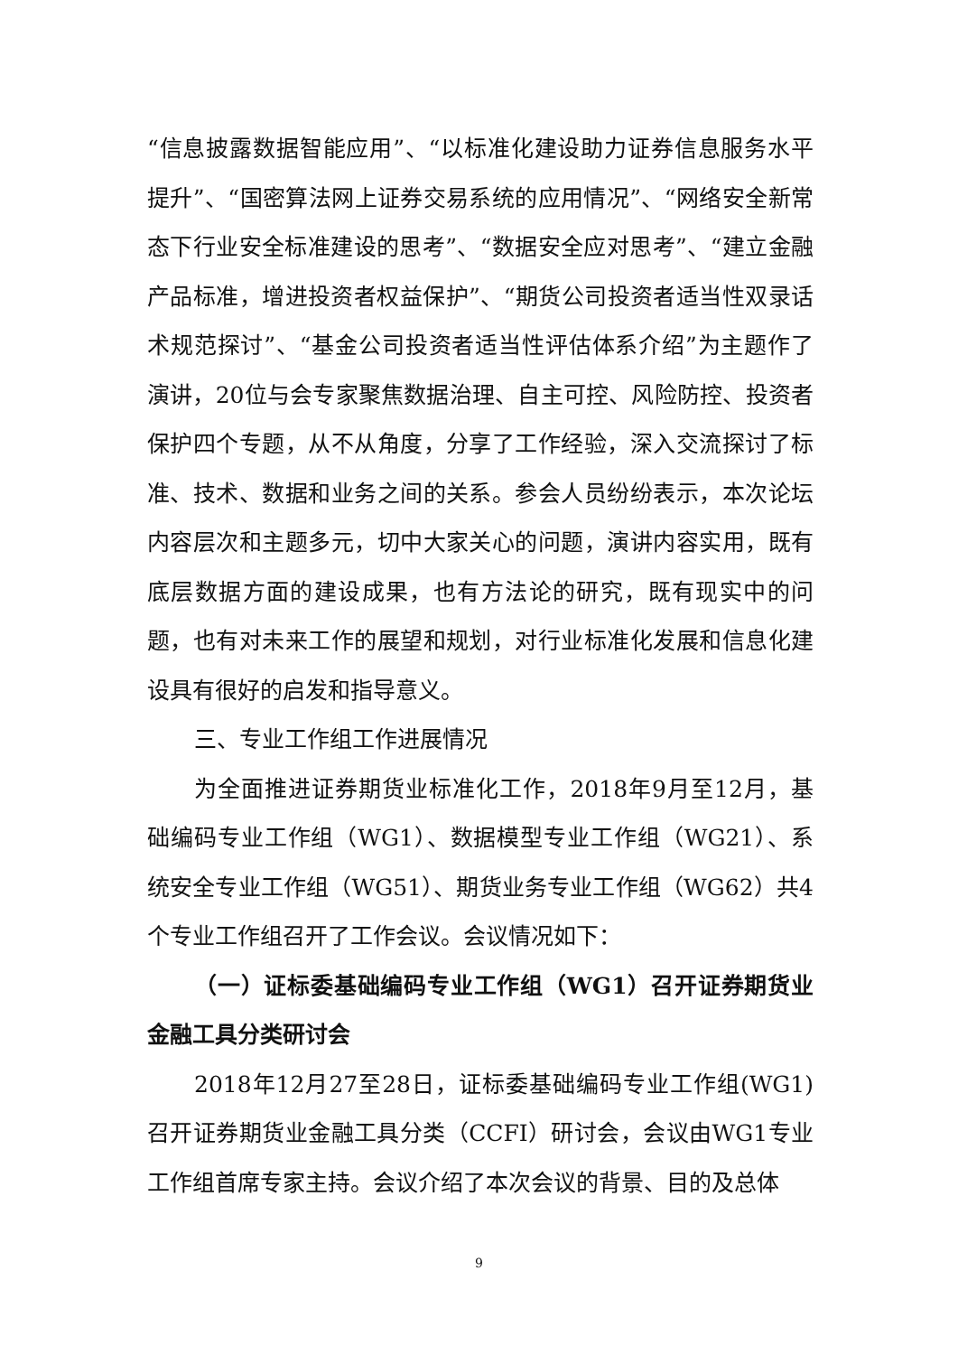“信息披露数据智能应用”、“以标准化建设助力证券信息服务水平提升”、“国密算法网上证券交易系统的应用情况”、“网络安全新常态下行业安全标准建设的思考”、“数据安全应对思考”、“建立金融产品标准，增进投资者权益保护”、“期货公司投资者适当性双录话术规范探讨”、“基金公司投资者适当性评估体系介绍”为主题作了演讲，20位与会专家聚焦数据治理、自主可控、风险防控、投资者保护四个专题，从不从角度，分享了工作经验，深入交流探讨了标准、技术、数据和业务之间的关系。参会人员纷纷表示，本次论坛内容层次和主题多元，切中大家关心的问题，演讲内容实用，既有底层数据方面的建设成果，也有方法论的研究，既有现实中的问题，也有对未来工作的展望和规划，对行业标准化发展和信息化建设具有很好的启发和指导意义。
三、专业工作组工作进展情况
为全面推进证券期货业标准化工作，2018年9月至12月，基础编码专业工作组（WG1）、数据模型专业工作组（WG21）、系统安全专业工作组（WG51）、期货业务专业工作组（WG62）共4个专业工作组召开了工作会议。会议情况如下：
（一）证标委基础编码专业工作组（WG1）召开证券期货业金融工具分类研讨会
2018年12月27至28日，证标委基础编码专业工作组(WG1)召开证券期货业金融工具分类（CCFI）研讨会，会议由WG1专业工作组首席专家主持。会议介绍了本次会议的背景、目的及总体
9